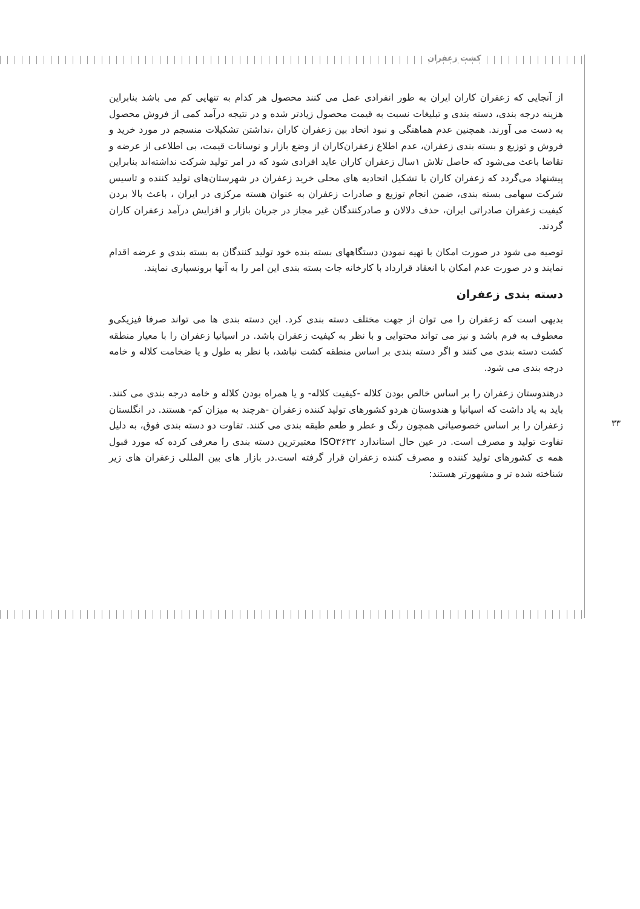کشت زعفران
۳۳
از آنجایی که زعفران کاران ایران به طور انفرادی عمل می کنند محصول هر کدام به تنهایی کم می باشد بنابراین هزینه درجه بندی، دسته بندی و تبلیغات نسبت به قیمت محصول زیادتر شده و در نتیجه درآمد کمی از فروش محصول به دست می آورند. همچنین عدم هماهنگی و نبود اتحاد بین زعفران کاران ،نداشتن تشکیلات منسجم در مورد خرید و فروش و توزیع و بسته بندی زعفران، عدم اطلاع زعفران‌کاران از وضع بازار و نوسانات قیمت، بی اطلاعی از عرضه و تقاضا باعث می‌شود که حاصل تلاش ۱سال زعفران کاران عاید افرادی شود که در امر تولید شرکت نداشته‌اند بنابراین پیشنهاد می‌گردد که زعفران کاران با تشکیل اتحادیه های محلی خرید زعفران در شهرستان‌های تولید کننده و تاسیس شرکت سهامی بسته بندی، ضمن انجام توزیع و صادرات زعفران به عنوان هسته مرکزی در ایران ، باعث بالا بردن کیفیت زعفران صادراتی ایران، حذف دلالان و صادرکنندگان غیر مجاز در جریان بازار و افزایش درآمد زعفران کاران گردند.
توصیه می شود در صورت امکان با تهیه نمودن دستگاههای بسته بنده خود تولید کنندگان به بسته بندی و عرضه اقدام نمایند و در صورت عدم امکان با انعقاد قرارداد با کارخانه جات بسته بندی این امر را به آنها برونسپاری نمایند.
دسته بندی زعفران
بدیهی است که زعفران را می توان از جهت مختلف دسته بندی کرد. این دسته بندی ها می تواند صرفا فیزیکی‌و معطوف به فرم باشد و نیز می تواند محتوایی و با نظر به کیفیت زعفران باشد. در اسپانیا زعفران را با معیار منطقه کشت دسته بندی می کنند و اگر دسته بندی بر اساس منطقه کشت نباشد، با نظر به طول و یا ضخامت کلاله و خامه درجه بندی می شود.
درهندوستان زعفران را بر اساس خالص بودن کلاله -کیفیت کلاله- و یا همراه بودن کلاله و خامه درجه بندی می کنند. باید به یاد داشت که اسپانیا و هندوستان هردو کشورهای تولید کننده زعفران -هرچند به میزان کم- هستند. در انگلستان زعفران را بر اساس خصوصیاتی همچون رنگ و عطر و طعم طبقه بندی می کنند. تفاوت دو دسته بندی فوق، به دلیل تفاوت تولید و مصرف است. در عین حال استاندارد ISO۳۶۳۲ معتبرترین دسته بندی را معرفی کرده که مورد قبول همه ی کشورهای تولید کننده و مصرف کننده زعفران قرار گرفته است.در بازار های بین المللی زعفران های زیر شناخته شده تر و مشهورتر هستند: